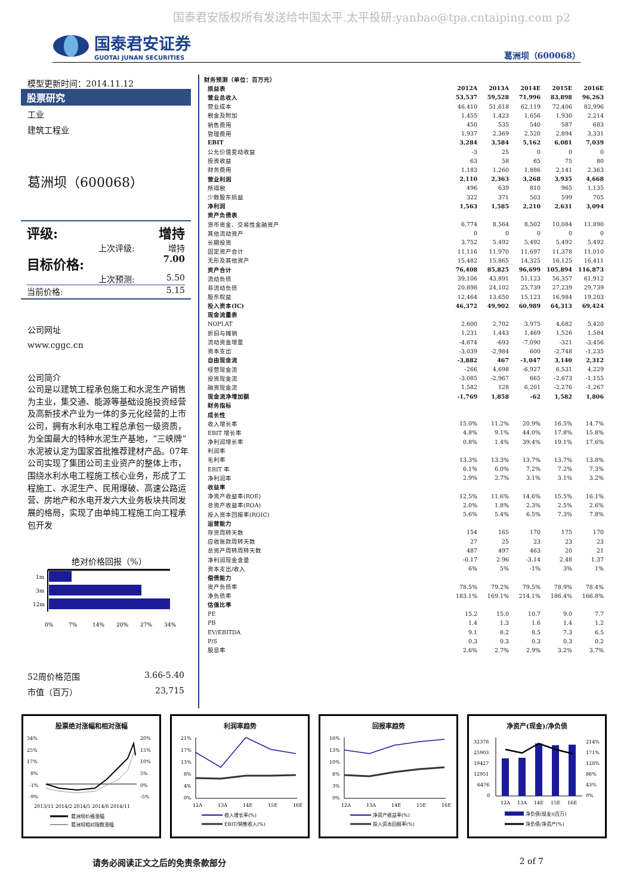国泰君安版权所有发送给中国太平.太平投研:yanbao@tpa.cntaiping.com p2
国泰君安证券
GUOTAI JUNAN SECURITIES
葛洲坝（600068）
模型更新时间：2014.11.12
股票研究
工业
建筑工程业
葛洲坝（600068）
评级: 增持
上次评级: 增持
目标价格: 7.00
上次预测: 5.50
当前价格: 5.15
公司网址
www.cggc.cn
公司简介
公司是以建筑工程承包施工和水泥生产销售为主业，集交通、能源等基础设施投资经营及高新技术产业为一体的多元化经营的上市公司，拥有水利水电工程总承包一级资质，为全国最大的特种水泥生产基地，“三峡牌”水泥被认定为国家首批推荐建材产品。07年公司实现了集团公司主业资产的整体上市，围绕水利水电工程施工核心业务，形成了工程施工、水泥生产、民用爆破、高速公路运营、房地产和水电开发六大业务板块共同发展的格局，实现了由单纯工程施工向工程承包开发
绝对价格回报（%）
1m
3m
12m
0%
7%
14%
20%
27%
34%
52周价格范围 3.66-5.40
市值（百万） 23,715
| 财务预测（单位：百万元） | | | | | |
| 损益表 | 2012A | 2013A | 2014E | 2015E | 2016E |
| 营业总收入 | 53,537 | 59,528 | 71,996 | 83,898 | 96,263 |
| 营业成本 | 46,410 | 51,618 | 62,119 | 72,406 | 82,996 |
| 税金及附加 | 1,455 | 1,423 | 1,656 | 1,930 | 2,214 |
| 销售费用 | 450 | 535 | 540 | 587 | 683 |
| 管理费用 | 1,937 | 2,369 | 2,520 | 2,894 | 3,331 |
| EBIT | 3,284 | 3,584 | 5,162 | 6,081 | 7,039 |
| 公允价值变动收益 | -3 | 25 | 0 | 0 | 0 |
| 投资收益 | 63 | 58 | 65 | 75 | 80 |
| 财务费用 | 1,183 | 1,260 | 1,886 | 2,141 | 2,363 |
| 营业利润 | 2,110 | 2,363 | 3,268 | 3,935 | 4,668 |
| 所得税 | 496 | 639 | 810 | 965 | 1,135 |
| 少数股东损益 | 322 | 371 | 503 | 599 | 705 |
| 净利润 | 1,563 | 1,585 | 2,210 | 2,631 | 3,094 |
| 资产负债表 | | | | | |
| 货币资金、交易性金融资产 | 6,774 | 8,564 | 8,502 | 10,084 | 11,890 |
| 其他流动资产 | 0 | 0 | 0 | 0 | 0 |
| 长期投资 | 3,752 | 5,492 | 5,492 | 5,492 | 5,492 |
| 固定资产合计 | 11,116 | 11,970 | 11,697 | 11,378 | 11,010 |
| 无形及其他资产 | 15,482 | 15,865 | 14,325 | 16,125 | 16,411 |
| 资产合计 | 76,408 | 85,825 | 96,699 | 105,894 | 116,873 |
| 流动负债 | 39,106 | 43,891 | 51,123 | 56,357 | 61,912 |
| 非流动负债 | 20,898 | 24,102 | 25,739 | 27,239 | 29,739 |
| 股东权益 | 12,464 | 13,650 | 15,123 | 16,984 | 19,203 |
| 投入资本(IC) | 46,372 | 49,902 | 60,989 | 64,313 | 69,424 |
| 现金流量表 | | | | | |
| NOPLAT | 2,600 | 2,702 | 3,975 | 4,682 | 5,420 |
| 折旧与摊销 | 1,231 | 1,443 | 1,469 | 1,526 | 1,584 |
| 流动资金增量 | -4,674 | -693 | -7,090 | -321 | -3,456 |
| 资本支出 | -3,039 | -2,984 | 600 | -2,748 | -1,235 |
| 自由现金流 | -3,882 | 467 | -1,047 | 3,140 | 2,312 |
| 经营现金流 | -266 | 4,698 | -6,927 | 6,531 | 4,229 |
| 投资现金流 | -3,085 | -2,967 | 665 | -2,673 | -1,155 |
| 融资现金流 | 1,582 | 128 | 6,201 | -2,276 | -1,267 |
| 现金流净增加额 | -1,769 | 1,858 | -62 | 1,582 | 1,806 |
| 财务指标 | | | | | |
| 成长性 | | | | | |
| 收入增长率 | 15.0% | 11.2% | 20.9% | 16.5% | 14.7% |
| EBIT 增长率 | 4.8% | 9.1% | 44.0% | 17.8% | 15.8% |
| 净利润增长率 | 0.8% | 1.4% | 39.4% | 19.1% | 17.6% |
| 利润率 | | | | | |
| 毛利率 | 13.3% | 13.3% | 13.7% | 13.7% | 13.8% |
| EBIT 率 | 6.1% | 6.0% | 7.2% | 7.2% | 7.3% |
| 净利润率 | 2.9% | 2.7% | 3.1% | 3.1% | 3.2% |
| 收益率 | | | | | |
| 净资产收益率(ROE) | 12.5% | 11.6% | 14.6% | 15.5% | 16.1% |
| 总资产收益率(ROA) | 2.0% | 1.8% | 2.3% | 2.5% | 2.6% |
| 投入资本回报率(ROIC) | 5.6% | 5.4% | 6.5% | 7.3% | 7.8% |
| 运营能力 | | | | | |
| 存货周转天数 | 154 | 165 | 170 | 175 | 170 |
| 应收账款周转天数 | 27 | 25 | 23 | 23 | 23 |
| 总资产周转周转天数 | 487 | 497 | 463 | 20 | 21 |
| 净利润现金含量 | -0.17 | 2.96 | -3.14 | 2.48 | 1.37 |
| 资本支出/收入 | 6% | 5% | -1% | 3% | 1% |
| 偿债能力 | | | | | |
| 资产负债率 | 78.5% | 79.2% | 79.5% | 78.9% | 78.4% |
| 净负债率 | 183.1% | 169.1% | 214.1% | 186.4% | 166.8% |
| 估值比率 | | | | | |
| PE | 15.2 | 15.0 | 10.7 | 9.0 | 7.7 |
| PB | 1.4 | 1.3 | 1.6 | 1.4 | 1.2 |
| EV/EBITDA | 9.1 | 8.2 | 8.5 | 7.3 | 6.5 |
| P/S | 0.3 | 0.3 | 0.3 | 0.3 | 0.2 |
| 股息率 | 2.6% | 2.7% | 2.9% | 3.2% | 3.7% |
股票绝对涨幅和相对涨幅
34%
25%
17%
8%
-1%
-9%
20%
15%
10%
5%
0%
-5%
2013/11 2014/2 2014/5 2014/8 2014/11
葛洲坝价格涨幅
葛洲坝相对指数涨幅
利润率趋势
21%
17%
13%
8%
4%
0%
12A
13A
14E
15E
16E
收入增长率(%)
EBIT/销售收入(%)
回报率趋势
16%
13%
10%
6%
3%
0%
12A
13A
14E
15E
16E
净资产收益率(%)
投入资本回报率(%)
净资产(现金)/净负债
32378
25903
19427
12951
6476
0
214%
171%
128%
86%
43%
0%
12A
13A
14E
15E
16E
净负债(现金)(百万)
净负债/净资产(%)
请务必阅读正文之后的免责条款部分 2 of 7